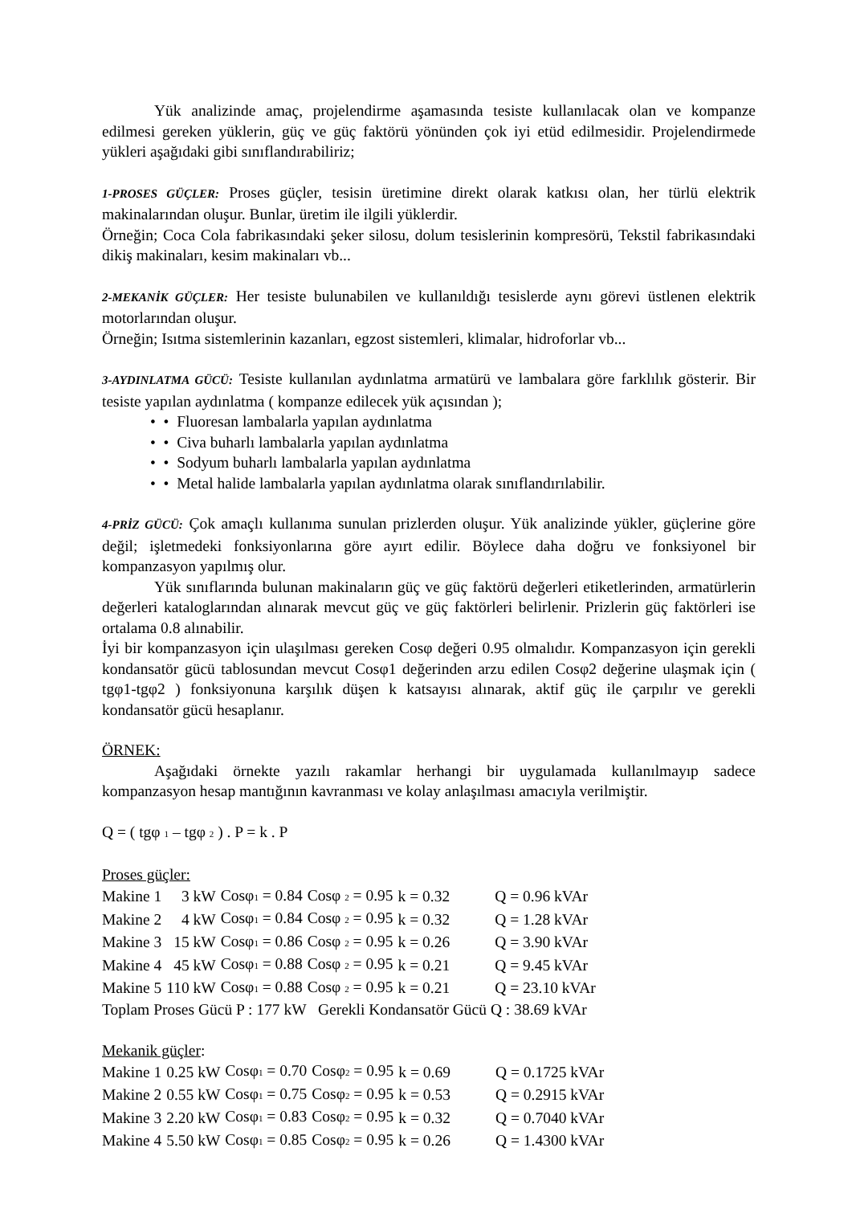Yük analizinde amaç, projelendirme aşamasında tesiste kullanılacak olan ve kompanze edilmesi gereken yüklerin, güç ve güç faktörü yönünden çok iyi etüd edilmesidir. Projelendirmede yükleri aşağıdaki gibi sınıflandırabiliriz;
1-PROSES GÜÇLER: Proses güçler, tesisin üretimine direkt olarak katkısı olan, her türlü elektrik makinalarından oluşur. Bunlar, üretim ile ilgili yüklerdir.
Örneğin; Coca Cola fabrikasındaki şeker silosu, dolum tesislerinin kompresörü, Tekstil fabrikasındaki dikiş makinaları, kesim makinaları vb...
2-MEKANİK GÜÇLER: Her tesiste bulunabilen ve kullanıldığı tesislerde aynı görevi üstlenen elektrik motorlarından oluşur.
Örneğin; Isıtma sistemlerinin kazanları, egzost sistemleri, klimalar, hidroforlar vb...
3-AYDINLATMA GÜCÜ: Tesiste kullanılan aydınlatma armatürü ve lambalara göre farklılık gösterir. Bir tesiste yapılan aydınlatma ( kompanze edilecek yük açısından );
• • Fluoresan lambalarla yapılan aydınlatma
• • Civa buharlı lambalarla yapılan aydınlatma
• • Sodyum buharlı lambalarla yapılan aydınlatma
• • Metal halide lambalarla yapılan aydınlatma olarak sınıflandırılabilir.
4-PRİZ GÜCÜ: Çok amaçlı kullanıma sunulan prizlerden oluşur. Yük analizinde yükler, güçlerine göre değil; işletmedeki fonksiyonlarına göre ayırt edilir. Böylece daha doğru ve fonksiyonel bir kompanzasyon yapılmış olur.
Yük sınıflarında bulunan makinaların güç ve güç faktörü değerleri etiketlerinden, armatürlerin değerleri kataloglarından alınarak mevcut güç ve güç faktörleri belirlenir. Prizlerin güç faktörleri ise ortalama 0.8 alınabilir.
İyi bir kompanzasyon için ulaşılması gereken Cosφ değeri 0.95 olmalıdır. Kompanzasyon için gerekli kondansatör gücü tablosundan mevcut Cosφ1 değerinden arzu edilen Cosφ2 değerine ulaşmak için ( tgφ1-tgφ2 ) fonksiyonuna karşılık düşen k katsayısı alınarak, aktif güç ile çarpılır ve gerekli kondansatör gücü hesaplanır.
ÖRNEK:
Aşağıdaki örnekte yazılı rakamlar herhangi bir uygulamada kullanılmayıp sadece kompanzasyon hesap mantığının kavranması ve kolay anlaşılması amacıyla verilmiştir.
Q = ( tgφ <sub>1</sub> – tgφ <sub>2</sub> ) . P = k . P
Proses güçler:
| Makine 1 | 3 kW | Cosφ<sub>1</sub> = 0.84 | Cosφ <sub>2</sub> = 0.95 | k = 0.32 | Q = 0.96 kVAr |
| Makine 2 | 4 kW | Cosφ<sub>1</sub> = 0.84 | Cosφ <sub>2</sub> = 0.95 | k = 0.32 | Q = 1.28 kVAr |
| Makine 3 | 15 kW | Cosφ<sub>1</sub> = 0.86 | Cosφ <sub>2</sub> = 0.95 | k = 0.26 | Q = 3.90 kVAr |
| Makine 4 | 45 kW | Cosφ<sub>1</sub> = 0.88 | Cosφ <sub>2</sub> = 0.95 | k = 0.21 | Q = 9.45 kVAr |
| Makine 5 | 110 kW | Cosφ<sub>1</sub> = 0.88 | Cosφ <sub>2</sub> = 0.95 | k = 0.21 | Q = 23.10 kVAr |
Toplam Proses Gücü P : 177 kW Gerekli Kondansatör Gücü Q : 38.69 kVAr
Mekanik güçler:
| Makine 1 | 0.25 kW | Cosφ<sub>1</sub> = 0.70 | Cosφ<sub>2</sub> = 0.95 | k = 0.69 | Q = 0.1725 kVAr |
| Makine 2 | 0.55 kW | Cosφ<sub>1</sub> = 0.75 | Cosφ<sub>2</sub> = 0.95 | k = 0.53 | Q = 0.2915 kVAr |
| Makine 3 | 2.20 kW | Cosφ<sub>1</sub> = 0.83 | Cosφ<sub>2</sub> = 0.95 | k = 0.32 | Q = 0.7040 kVAr |
| Makine 4 | 5.50 kW | Cosφ<sub>1</sub> = 0.85 | Cosφ<sub>2</sub> = 0.95 | k = 0.26 | Q = 1.4300 kVAr |